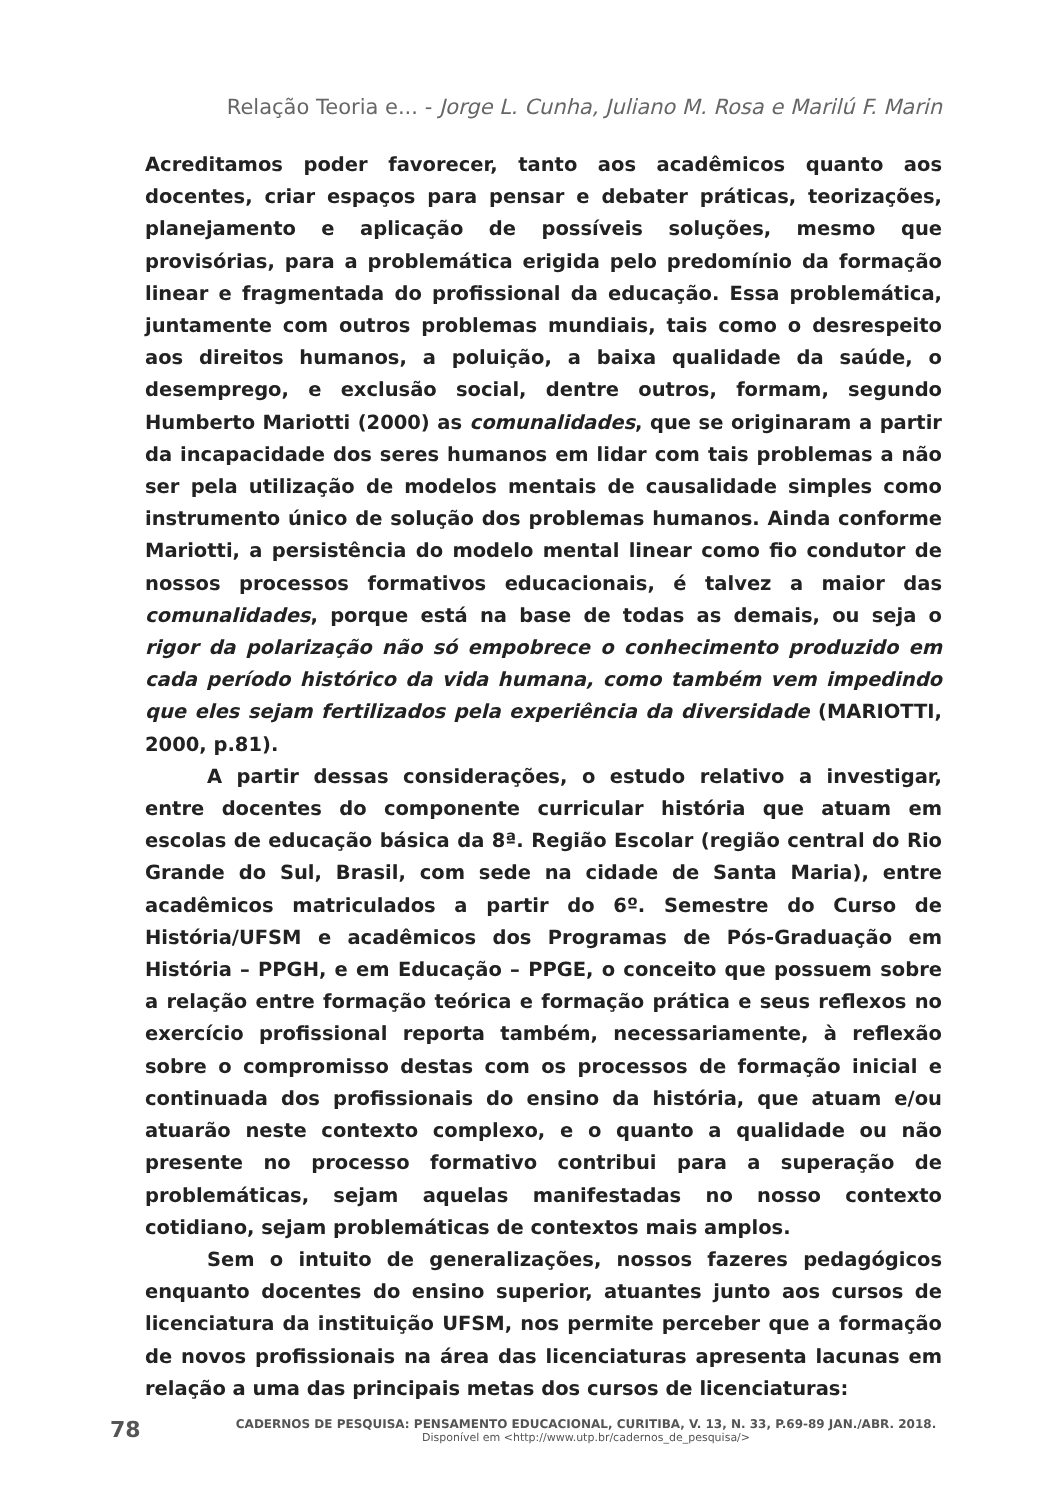Relação Teoria e... - Jorge L. Cunha, Juliano M. Rosa e Marilú F. Marin
Acreditamos poder favorecer, tanto aos acadêmicos quanto aos docentes, criar espaços para pensar e debater práticas, teorizações, planejamento e aplicação de possíveis soluções, mesmo que provisórias, para a problemática erigida pelo predomínio da formação linear e fragmentada do profissional da educação. Essa problemática, juntamente com outros problemas mundiais, tais como o desrespeito aos direitos humanos, a poluição, a baixa qualidade da saúde, o desemprego, e exclusão social, dentre outros, formam, segundo Humberto Mariotti (2000) as comunalidades, que se originaram a partir da incapacidade dos seres humanos em lidar com tais problemas a não ser pela utilização de modelos mentais de causalidade simples como instrumento único de solução dos problemas humanos. Ainda conforme Mariotti, a persistência do modelo mental linear como fio condutor de nossos processos formativos educacionais, é talvez a maior das comunalidades, porque está na base de todas as demais, ou seja o rigor da polarização não só empobrece o conhecimento produzido em cada período histórico da vida humana, como também vem impedindo que eles sejam fertilizados pela experiência da diversidade (MARIOTTI, 2000, p.81).
A partir dessas considerações, o estudo relativo a investigar, entre docentes do componente curricular história que atuam em escolas de educação básica da 8ª. Região Escolar (região central do Rio Grande do Sul, Brasil, com sede na cidade de Santa Maria), entre acadêmicos matriculados a partir do 6º. Semestre do Curso de História/UFSM e acadêmicos dos Programas de Pós-Graduação em História – PPGH, e em Educação – PPGE, o conceito que possuem sobre a relação entre formação teórica e formação prática e seus reflexos no exercício profissional reporta também, necessariamente, à reflexão sobre o compromisso destas com os processos de formação inicial e continuada dos profissionais do ensino da história, que atuam e/ou atuarão neste contexto complexo, e o quanto a qualidade ou não presente no processo formativo contribui para a superação de problemáticas, sejam aquelas manifestadas no nosso contexto cotidiano, sejam problemáticas de contextos mais amplos.
Sem o intuito de generalizações, nossos fazeres pedagógicos enquanto docentes do ensino superior, atuantes junto aos cursos de licenciatura da instituição UFSM, nos permite perceber que a formação de novos profissionais na área das licenciaturas apresenta lacunas em relação a uma das principais metas dos cursos de licenciaturas:
78
CADERNOS DE PESQUISA: PENSAMENTO EDUCACIONAL, CURITIBA, V. 13, N. 33, P.69-89 JAN./ABR. 2018.
Disponível em <http://www.utp.br/cadernos_de_pesquisa/>